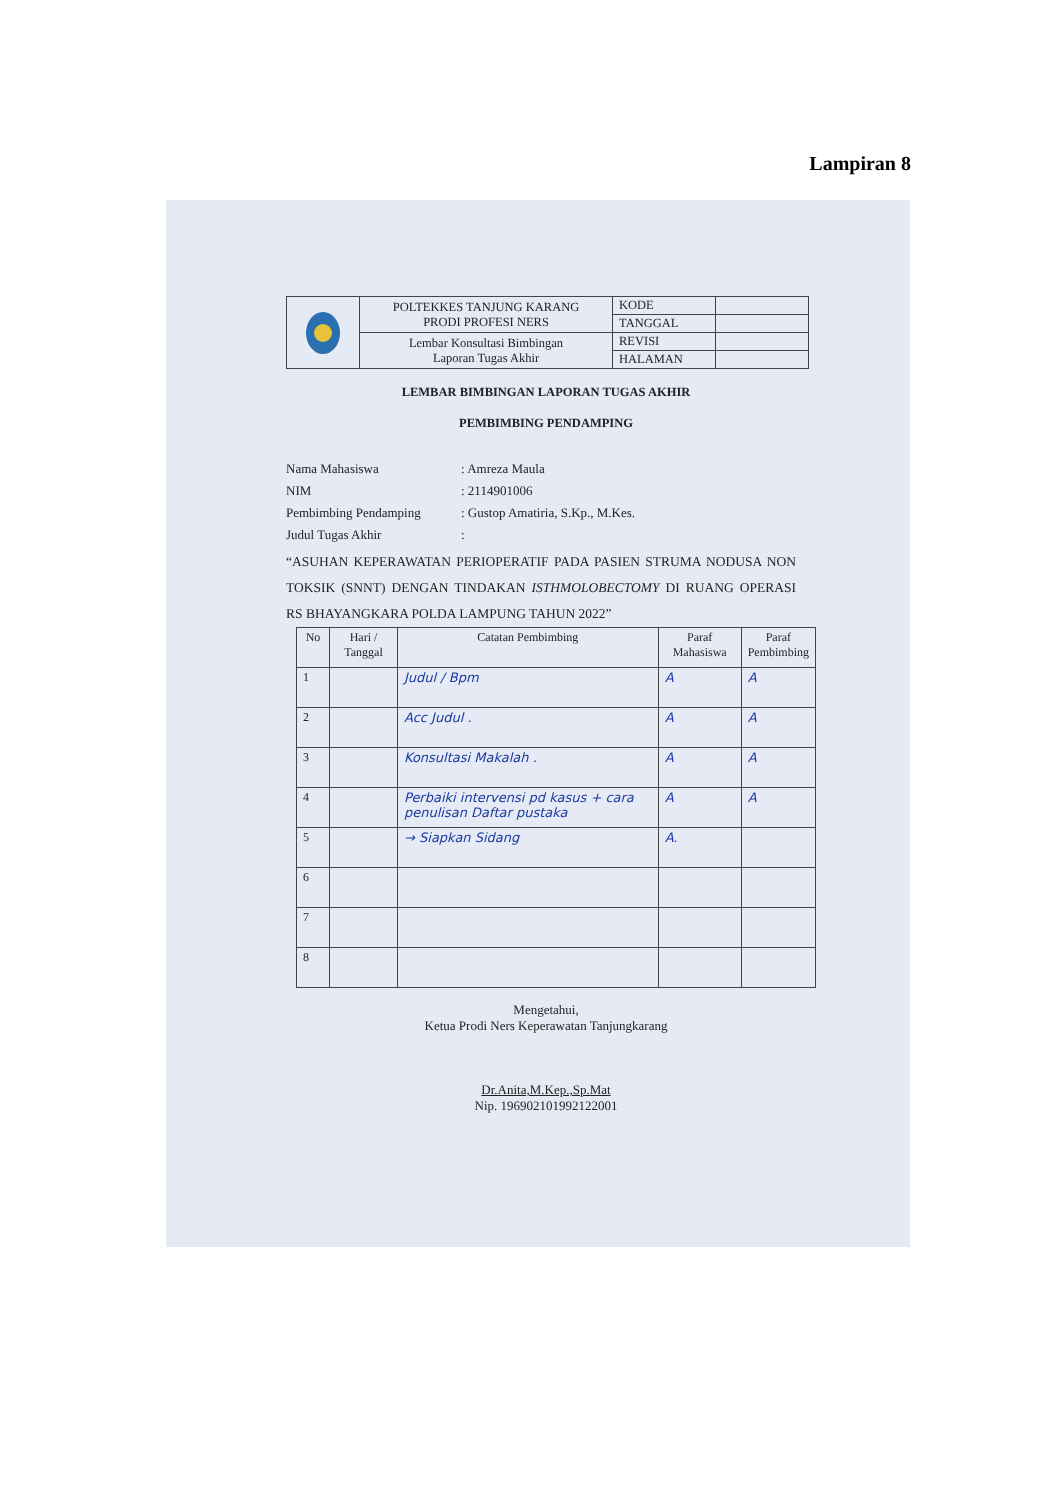Lampiran 8
| | POLTEKKES TANJUNG KARANG PRODI PROFESI NERS | KODE | |
| | | TANGGAL | |
| | Lembar Konsultasi Bimbingan Laporan Tugas Akhir | REVISI | |
| | | HALAMAN | |
LEMBAR BIMBINGAN LAPORAN TUGAS AKHIR
PEMBIMBING PENDAMPING
Nama Mahasiswa: Amreza Maula
NIM: 2114901006
Pembimbing Pendamping: Gustop Amatiria, S.Kp., M.Kes.
Judul Tugas Akhir:
“ASUHAN KEPERAWATAN PERIOPERATIF PADA PASIEN STRUMA NODUSA NON TOKSIK (SNNT) DENGAN TINDAKAN ISTHMOLOBECTOMY DI RUANG OPERASI RS BHAYANGKARA POLDA LAMPUNG TAHUN 2022”
| No | Hari / Tanggal | Catatan Pembimbing | Paraf Mahasiswa | Paraf Pembimbing |
| --- | --- | --- | --- | --- |
| 1 | | Judul / Bpm | A | A |
| 2 | | Acc Judul . | A | A |
| 3 | | Konsultasi Makalah . | A | A |
| 4 | | Perbaiki intervensi pd kasus + cara penulisan Daftar pustaka | A | A |
| 5 | | → Siapkan Sidang | A. | |
| 6 | | | | |
| 7 | | | | |
| 8 | | | | |
Mengetahui,
Ketua Prodi Ners Keperawatan Tanjungkarang
Dr.Anita,M.Kep.,Sp.Mat
Nip. 196902101992122001